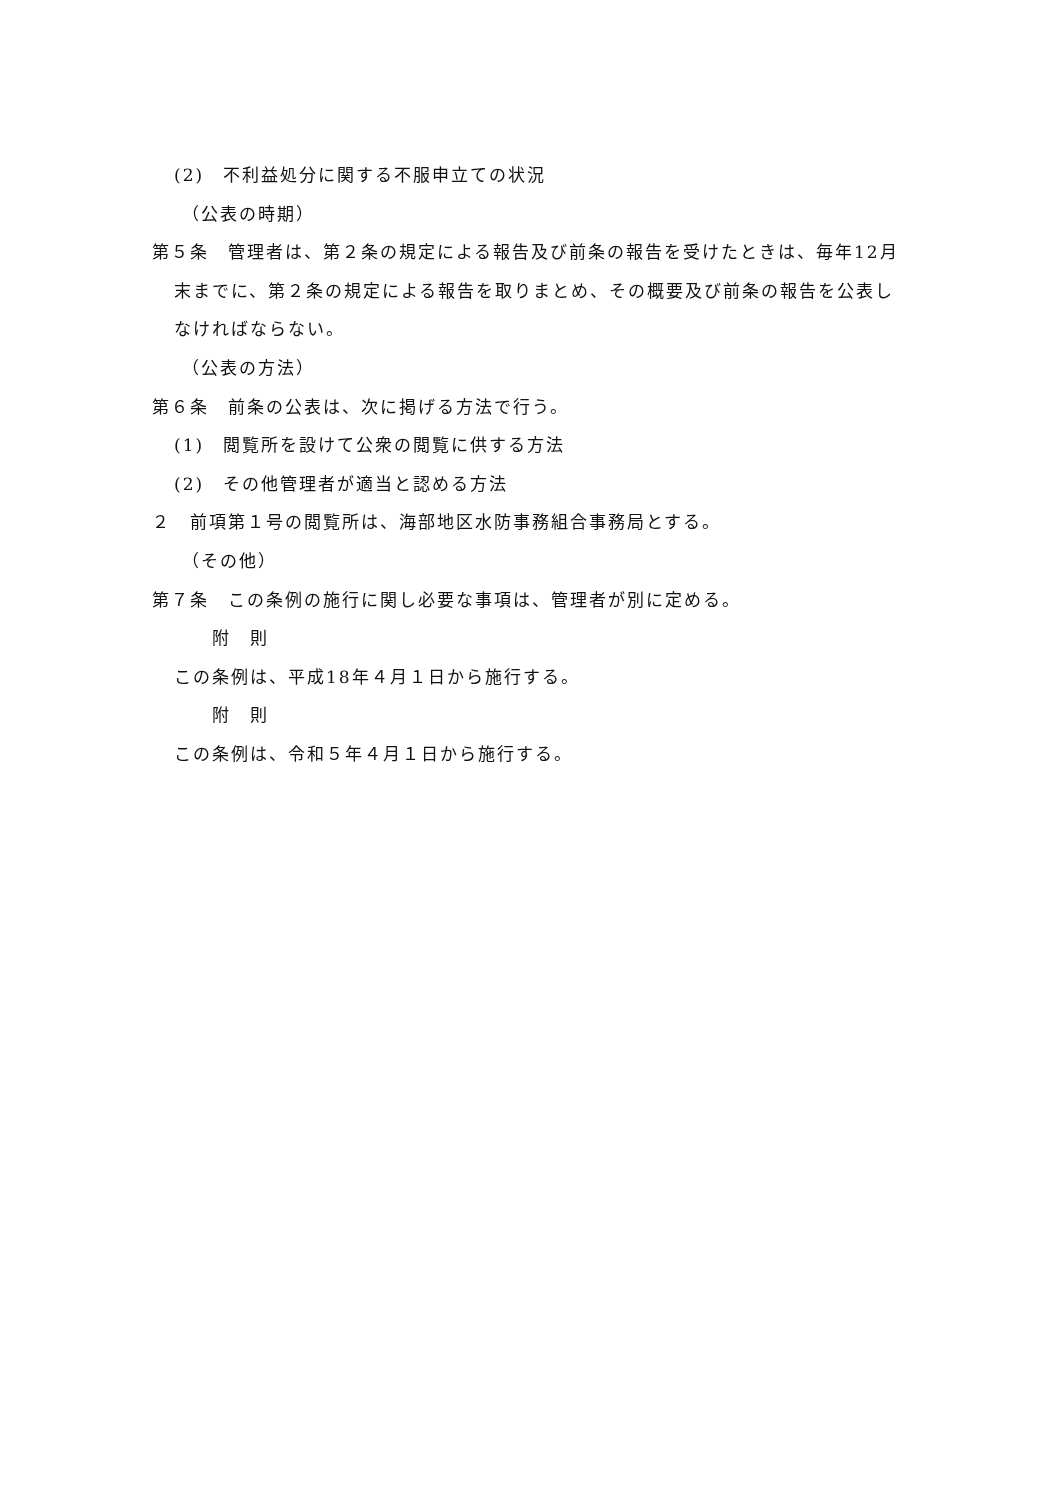(2)　不利益処分に関する不服申立ての状況
（公表の時期）
第５条　管理者は、第２条の規定による報告及び前条の報告を受けたときは、毎年12月末までに、第２条の規定による報告を取りまとめ、その概要及び前条の報告を公表しなければならない。
（公表の方法）
第６条　前条の公表は、次に掲げる方法で行う。
(1)　閲覧所を設けて公衆の閲覧に供する方法
(2)　その他管理者が適当と認める方法
２　前項第１号の閲覧所は、海部地区水防事務組合事務局とする。
（その他）
第７条　この条例の施行に関し必要な事項は、管理者が別に定める。
附　則
この条例は、平成18年４月１日から施行する。
附　則
この条例は、令和５年４月１日から施行する。